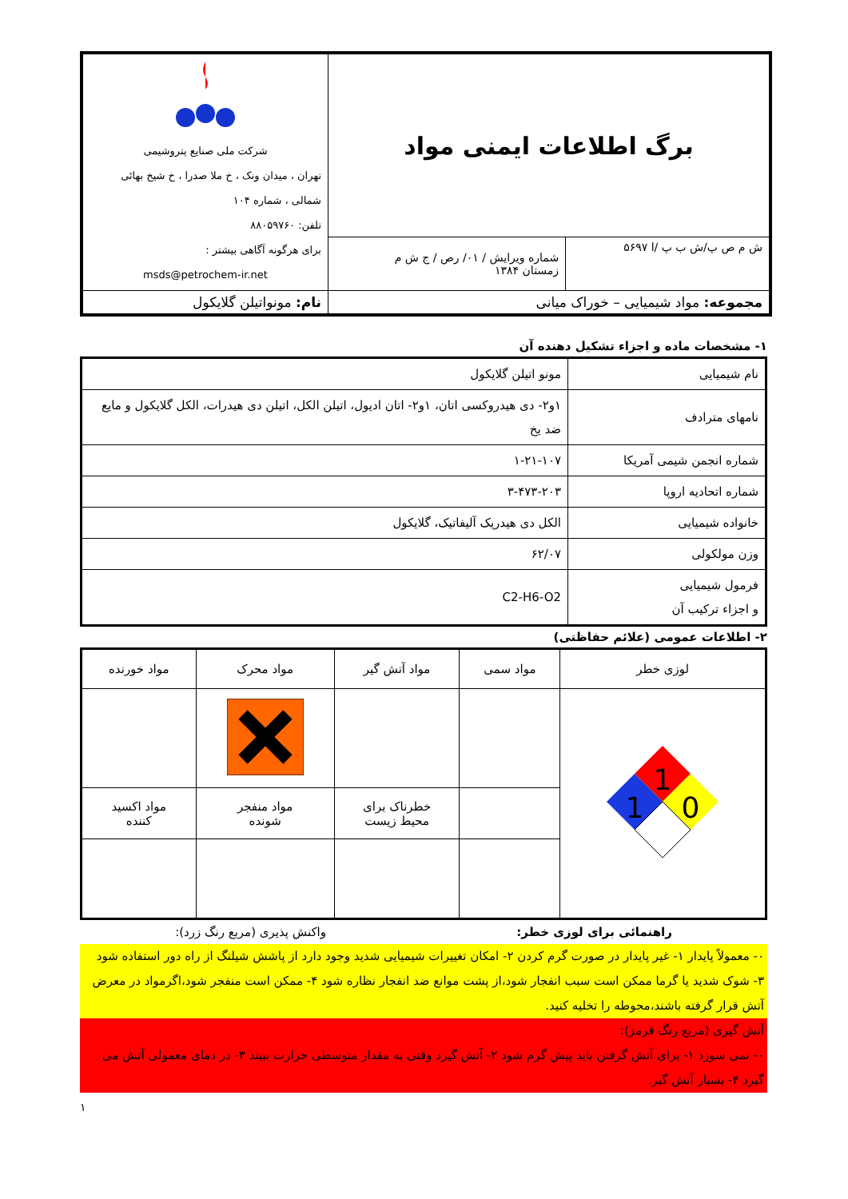| برگ اطلاعات ایمنی مواد | | شرکت ملی صنایع پتروشیمی تهران ، میدان ونک ، خ ملا صدرا ، خ شیخ بهائی شمالی ، شماره ۱۰۴ تلفن: ۸۸۰۵۹۷۶۰ برای هرگونه آگاهی بیشتر : msds@petrochem-ir.net |
| ش م ص پ/ش ب پ /ا ۵۶۹۷ | شماره ویرایش / ۰۱/ رص / ج ش م زمستان ۱۳۸۴ | |
| مجموعه: مواد شیمیایی – خوراک میانی | | نام: مونواتیلن گلایکول |
۱- مشخصات ماده و اجزاء تشکیل دهنده آن
| نام شیمیایی | مونو اتیلن گلایکول |
| نامهای مترادف | ۱و۲- دی هیدروکسی اتان، ۱و۲- اتان ادیول، اتیلن الکل، اتیلن دی هیدرات، الکل گلایکول و مایع ضد یخ |
| شماره انجمن شیمی آمریکا | ۱-۲۱-۱۰۷ |
| شماره اتحادیه اروپا | ۳-۴۷۳-۲۰۳ |
| خانواده شیمیایی | الکل دی هیدریک آلیفاتیک، گلایکول |
| وزن مولکولی | ۶۲/۰۷ |
| فرمول شیمیایی و اجزاء ترکیب آن | C2-H6-O2 |
۲- اطلاعات عمومی (علائم حفاظتی)
| لوزی خطر | مواد سمی | مواد آتش گیر | مواد محرک | مواد خورنده |
| 1 1 0 | | | | |
| | | خطرناک برای محیط زیست | مواد منفجر شونده | مواد اکسید کننده |
راهنمائی برای لوزی خطر: واکنش پذیری (مربع رنگ زرد):
۰- معمولاً پایدار ۱- غیر پایدار در صورت گرم کردن ۲- امکان تغییرات شیمیایی شدید وجود دارد از پاشش شیلنگ از راه دور استفاده شود
۳- شوک شدید یا گرما ممکن است سبب انفجار شود،از پشت موانع ضد انفجار نظاره شود ۴- ممکن است منفجر شود،اگرمواد در معرض آتش قرار گرفته باشند،محوطه را تخلیه کنید.
آتش گیری (مربع رنگ قرمز):
۰- نمی سوزد ۱- برای آتش گرفتن باید پیش گرم شود ۲- آتش گیرد وقتی به مقدار متوسطی حرارت ببیند ۳- در دمای معمولی آتش می گیرد ۴- بسیار آتش گیر.
۱